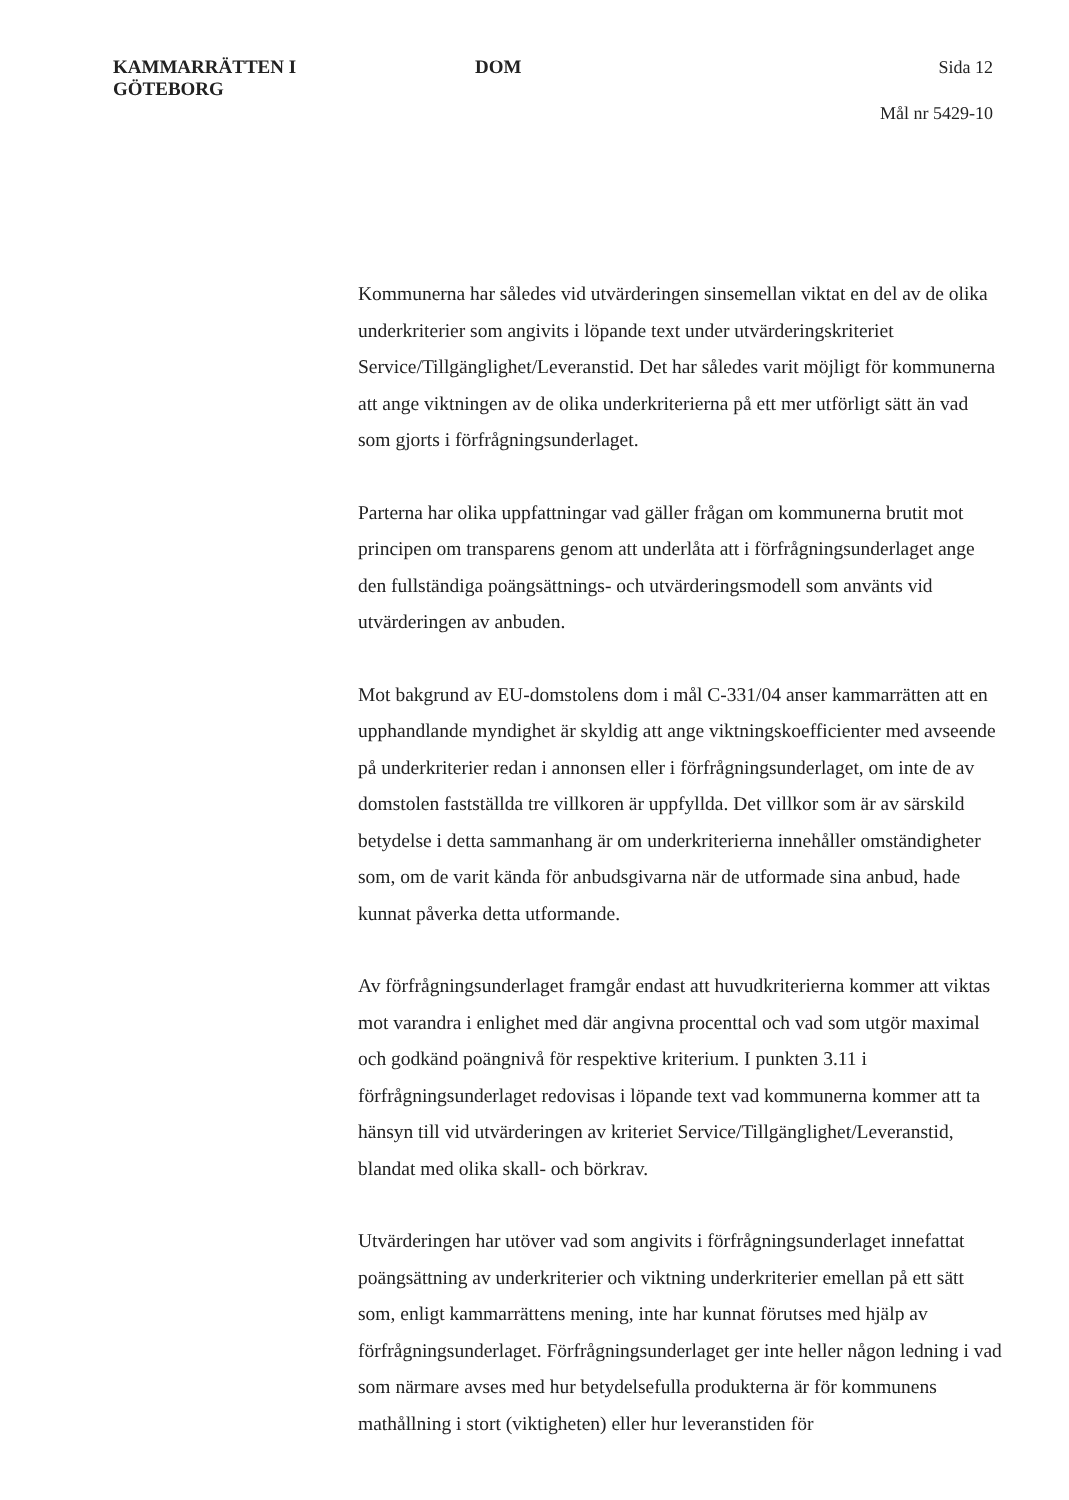KAMMARRÄTTEN I
GÖTEBORG
DOM
Sida 12
Mål nr 5429-10
Kommunerna har således vid utvärderingen sinsemellan viktat en del av de olika underkriterier som angivits i löpande text under utvärderingskriteriet Service/Tillgänglighet/Leveranstid. Det har således varit möjligt för kommunerna att ange viktningen av de olika underkriterierna på ett mer utförligt sätt än vad som gjorts i förfrågningsunderlaget.
Parterna har olika uppfattningar vad gäller frågan om kommunerna brutit mot principen om transparens genom att underlåta att i förfrågningsunderlaget ange den fullständiga poängsättnings- och utvärderingsmodell som använts vid utvärderingen av anbuden.
Mot bakgrund av EU-domstolens dom i mål C-331/04 anser kammarrätten att en upphandlande myndighet är skyldig att ange viktningskoefficienter med avseende på underkriterier redan i annonsen eller i förfrågningsunderlaget, om inte de av domstolen fastställda tre villkoren är uppfyllda. Det villkor som är av särskild betydelse i detta sammanhang är om underkriterierna innehåller omständigheter som, om de varit kända för anbudsgivarna när de utformade sina anbud, hade kunnat påverka detta utformande.
Av förfrågningsunderlaget framgår endast att huvudkriterierna kommer att viktas mot varandra i enlighet med där angivna procenttal och vad som utgör maximal och godkänd poängnivå för respektive kriterium. I punkten 3.11 i förfrågningsunderlaget redovisas i löpande text vad kommunerna kommer att ta hänsyn till vid utvärderingen av kriteriet Service/Tillgänglighet/Leveranstid, blandat med olika skall- och börkrav.
Utvärderingen har utöver vad som angivits i förfrågningsunderlaget innefattat poängsättning av underkriterier och viktning underkriterier emellan på ett sätt som, enligt kammarrättens mening, inte har kunnat förutses med hjälp av förfrågningsunderlaget. Förfrågningsunderlaget ger inte heller någon ledning i vad som närmare avses med hur betydelsefulla produkterna är för kommunens mathållning i stort (viktigheten) eller hur leveranstiden för